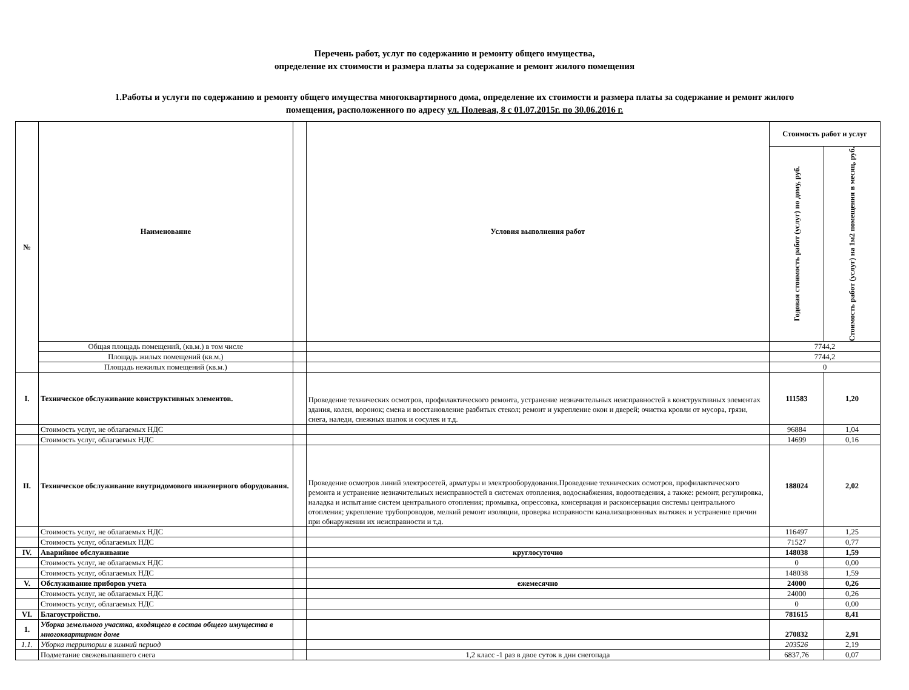Перечень работ, услуг по содержанию и ремонту общего имущества,
определение их стоимости и размера платы за содержание и ремонт жилого помещения
1.Работы и услуги по содержанию и ремонту общего имущества многоквартирного дома, определение их стоимости и размера платы за содержание и ремонт жилого
помещения, расположенного по адресу ул. Полевая, 8 с 01.07.2015г. по 30.06.2016 г.
| № | Наименование | | Условия выполнения работ | Стоимость работ и услуг | |
| --- | --- | --- | --- | --- | --- |
| | | | | Годовая стоимость работ (услуг) по дому, руб. | Стоимость работ (услуг) на 1м2 помещения в месяц, руб. |
| | Общая площадь помещений, (кв.м.) в том числе | | | 7744,2 | |
| | Площадь жилых помещений (кв.м.) | | | 7744,2 | |
| | Площадь нежилых помещений (кв.м.) | | | 0 | |
| I. | Техническое обслуживание конструктивных элементов. | | Проведение технических осмотров, профилактического ремонта, устранение незначительных неисправностей в конструктивных элементах здания, колен, воронок; смена и восстановление разбитых стекол; ремонт и укрепление окон и дверей; очистка кровли от мусора, грязи, снега, наледи, снежных шапок и сосулек и т.д. | 111583 | 1,20 |
| | Стоимость услуг, не облагаемых НДС | | | 96884 | 1,04 |
| | Стоимость услуг, облагаемых НДС | | | 14699 | 0,16 |
| II. | Техническое обслуживание внутридомового инженерного оборудования. | | Проведение осмотров линий электросетей, арматуры и электрооборудования.Проведение технических осмотров, профилактического ремонта и устранение незначительных неисправностей в системах отопления, водоснабжения, водоотведения, а также: ремонт, регулировка, наладка и испытание систем центрального отопления; промывка, опрессовка, консервация и расконсервация системы центрального отопления; укрепление трубопроводов, мелкий ремонт изоляции, проверка исправности канализационнных вытяжек и устранение причин при обнаружении их неисправности и т.д. | 188024 | 2,02 |
| | Стоимость услуг, не облагаемых НДС | | | 116497 | 1,25 |
| | Стоимость услуг, облагаемых НДС | | | 71527 | 0,77 |
| IV. | Аварийное обслуживание | | круглосуточно | 148038 | 1,59 |
| | Стоимость услуг, не облагаемых НДС | | | 0 | 0,00 |
| | Стоимость услуг, облагаемых НДС | | | 148038 | 1,59 |
| V. | Обслуживание приборов учета | | ежемесячно | 24000 | 0,26 |
| | Стоимость услуг, не облагаемых НДС | | | 24000 | 0,26 |
| | Стоимость услуг, облагаемых НДС | | | 0 | 0,00 |
| VI. | Благоустройство. | | | 781615 | 8,41 |
| 1. | Уборка земельного участка, входящего в состав общего имущества в многоквартирном доме | | | 270832 | 2,91 |
| 1.1. | Уборка территории в зимний период | | | 203526 | 2,19 |
| | Подметание свежевыпавшего снега | | 1,2 класс -1 раз в двое суток в дни снегопада | 6837,76 | 0,07 |